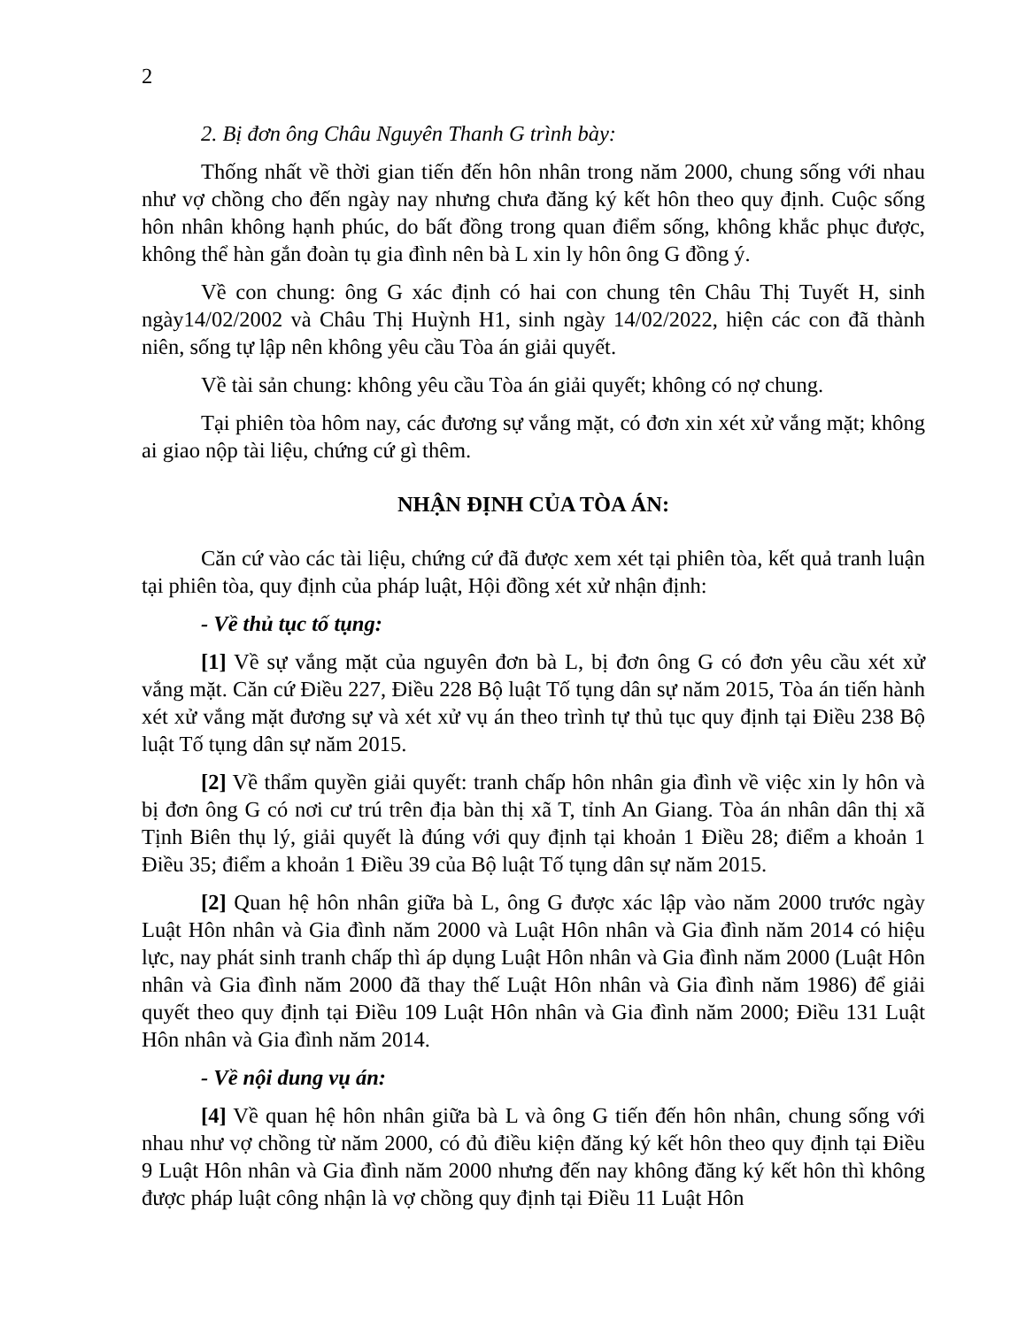2
2. Bị đơn ông Châu Nguyên Thanh G trình bày:
Thống nhất về thời gian tiến đến hôn nhân trong năm 2000, chung sống với nhau như vợ chồng cho đến ngày nay nhưng chưa đăng ký kết hôn theo quy định. Cuộc sống hôn nhân không hạnh phúc, do bất đồng trong quan điểm sống, không khắc phục được, không thể hàn gắn đoàn tụ gia đình nên bà L xin ly hôn ông G đồng ý.
Về con chung: ông G xác định có hai con chung tên Châu Thị Tuyết H, sinh ngày14/02/2002 và Châu Thị Huỳnh H1, sinh ngày 14/02/2022, hiện các con đã thành niên, sống tự lập nên không yêu cầu Tòa án giải quyết.
Về tài sản chung: không yêu cầu Tòa án giải quyết; không có nợ chung.
Tại phiên tòa hôm nay, các đương sự vắng mặt, có đơn xin xét xử vắng mặt; không ai giao nộp tài liệu, chứng cứ gì thêm.
NHẬN ĐỊNH CỦA TÒA ÁN:
Căn cứ vào các tài liệu, chứng cứ đã được xem xét tại phiên tòa, kết quả tranh luận tại phiên tòa, quy định của pháp luật, Hội đồng xét xử nhận định:
- Về thủ tục tố tụng:
[1] Về sự vắng mặt của nguyên đơn bà L, bị đơn ông G có đơn yêu cầu xét xử vắng mặt. Căn cứ Điều 227, Điều 228 Bộ luật Tố tụng dân sự năm 2015, Tòa án tiến hành xét xử vắng mặt đương sự và xét xử vụ án theo trình tự thủ tục quy định tại Điều 238 Bộ luật Tố tụng dân sự năm 2015.
[2] Về thẩm quyền giải quyết: tranh chấp hôn nhân gia đình về việc xin ly hôn và bị đơn ông G có nơi cư trú trên địa bàn thị xã T, tỉnh An Giang. Tòa án nhân dân thị xã Tịnh Biên thụ lý, giải quyết là đúng với quy định tại khoản 1 Điều 28; điểm a khoản 1 Điều 35; điểm a khoản 1 Điều 39 của Bộ luật Tố tụng dân sự năm 2015.
[2] Quan hệ hôn nhân giữa bà L, ông G được xác lập vào năm 2000 trước ngày Luật Hôn nhân và Gia đình năm 2000 và Luật Hôn nhân và Gia đình năm 2014 có hiệu lực, nay phát sinh tranh chấp thì áp dụng Luật Hôn nhân và Gia đình năm 2000 (Luật Hôn nhân và Gia đình năm 2000 đã thay thế Luật Hôn nhân và Gia đình năm 1986) để giải quyết theo quy định tại Điều 109 Luật Hôn nhân và Gia đình năm 2000; Điều 131 Luật Hôn nhân và Gia đình năm 2014.
- Về nội dung vụ án:
[4] Về quan hệ hôn nhân giữa bà L và ông G tiến đến hôn nhân, chung sống với nhau như vợ chồng từ năm 2000, có đủ điều kiện đăng ký kết hôn theo quy định tại Điều 9 Luật Hôn nhân và Gia đình năm 2000 nhưng đến nay không đăng ký kết hôn thì không được pháp luật công nhận là vợ chồng quy định tại Điều 11 Luật Hôn